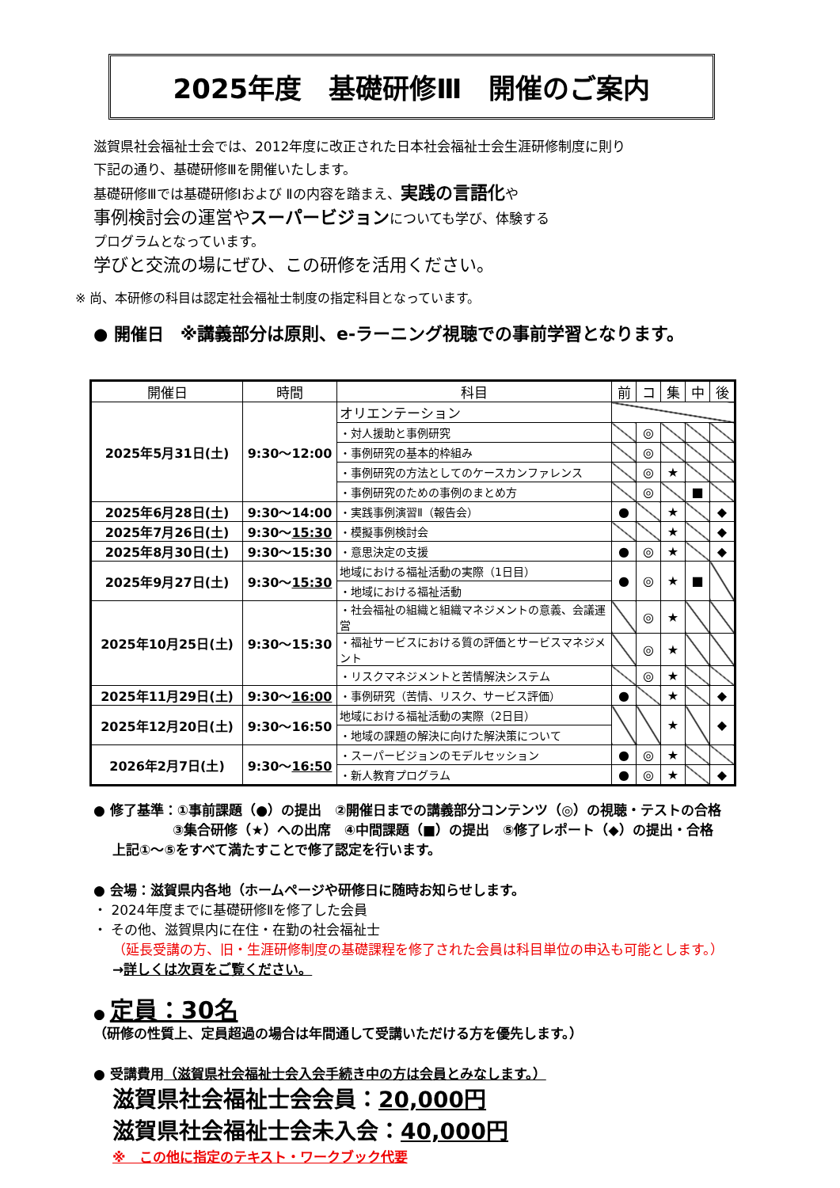2025年度　基礎研修Ⅲ　開催のご案内
滋賀県社会福祉士会では、2012年度に改正された日本社会福祉士会生涯研修制度に則り
下記の通り、基礎研修Ⅲを開催いたします。
基礎研修Ⅲでは基礎研修Ⅰおよび Ⅱの内容を踏まえ、実践の言語化や
事例検討会の運営やスーパービジョンについても学び、体験する
プログラムとなっています。
学びと交流の場にぜひ、この研修を活用ください。
※ 尚、本研修の科目は認定社会福祉士制度の指定科目となっています。
● 開催日　※講義部分は原則、e-ラーニング視聴での事前学習となります。
| 開催日 | 時間 | 科目 | 前 | コ | 集 | 中 | 後 |
| --- | --- | --- | --- | --- | --- | --- | --- |
| 2025年5月31日(土) | 9:30～12:00 | オリエンテーション | | | | | |
| | | ・対人援助と事例研究 | | ◎ | | | |
| | | ・事例研究の基本的枠組み | | ◎ | | | |
| | | ・事例研究の方法としてのケースカンファレンス | | ◎ | ★ | | |
| | | ・事例研究のための事例のまとめ方 | | ◎ | | ■ | |
| 2025年6月28日(土) | 9:30～14:00 | ・実践事例演習Ⅱ（報告会） | ● | | ★ | | ◆ |
| 2025年7月26日(土) | 9:30～ 15:30 | ・模擬事例検討会 | | | ★ | | ◆ |
| 2025年8月30日(土) | 9:30～15:30 | ・意思決定の支援 | ● | ◎ | ★ | | ◆ |
| 2025年9月27日(土) | 9:30～ 15:30 | 地域における福祉活動の実際（1日目） | ● | ◎ | ★ | ■ | |
| | | ・地域における福祉活動 | | | | | |
| 2025年10月25日(土) | 9:30～15:30 | ・社会福祉の組織と組織マネジメントの意義、会議運営 | | ◎ | ★ | | |
| | | ・福祉サービスにおける質の評価とサービスマネジメント | | ◎ | ★ | | |
| | | ・リスクマネジメントと苦情解決システム | | ◎ | ★ | | |
| 2025年11月29日(土) | 9:30～ 16:00 | ・事例研究（苦情、リスク、サービス評価） | ● | | ★ | | ◆ |
| 2025年12月20日(土) | 9:30～16:50 | 地域における福祉活動の実際（2日目） | | | ★ | | ◆ |
| | | ・地域の課題の解決に向けた解決策について | | | | | |
| 2026年2月7日(土) | 9:30～ 16:50 | ・スーパービジョンのモデルセッション | ● | ◎ | ★ | | |
| | | ・新人教育プログラム | ● | ◎ | ★ | | ◆ |
● 修了基準：①事前課題（●）の提出　②開催日までの講義部分コンテンツ（◎）の視聴・テストの合格
③集合研修（★）への出席　④中間課題（■）の提出　⑤修了レポート（◆）の提出・合格
上記①～⑤をすべて満たすことで修了認定を行います。
● 会場：滋賀県内各地（ホームページや研修日に随時お知らせします。
・ 2024年度までに基礎研修Ⅱを修了した会員
・ その他、滋賀県内に在住・在勤の社会福祉士
（延長受講の方、旧・生涯研修制度の基礎課程を修了された会員は科目単位の申込も可能とします。）
→詳しくは次頁をご覧ください。
● 定員：30名
（研修の性質上、定員超過の場合は年間通して受講いただける方を優先します。）
● 受講費用（滋賀県社会福祉士会入会手続き中の方は会員とみなします。）
滋賀県社会福祉士会会員：20,000円
滋賀県社会福祉士会未入会：40,000円
※　この他に指定のテキスト・ワークブック代要